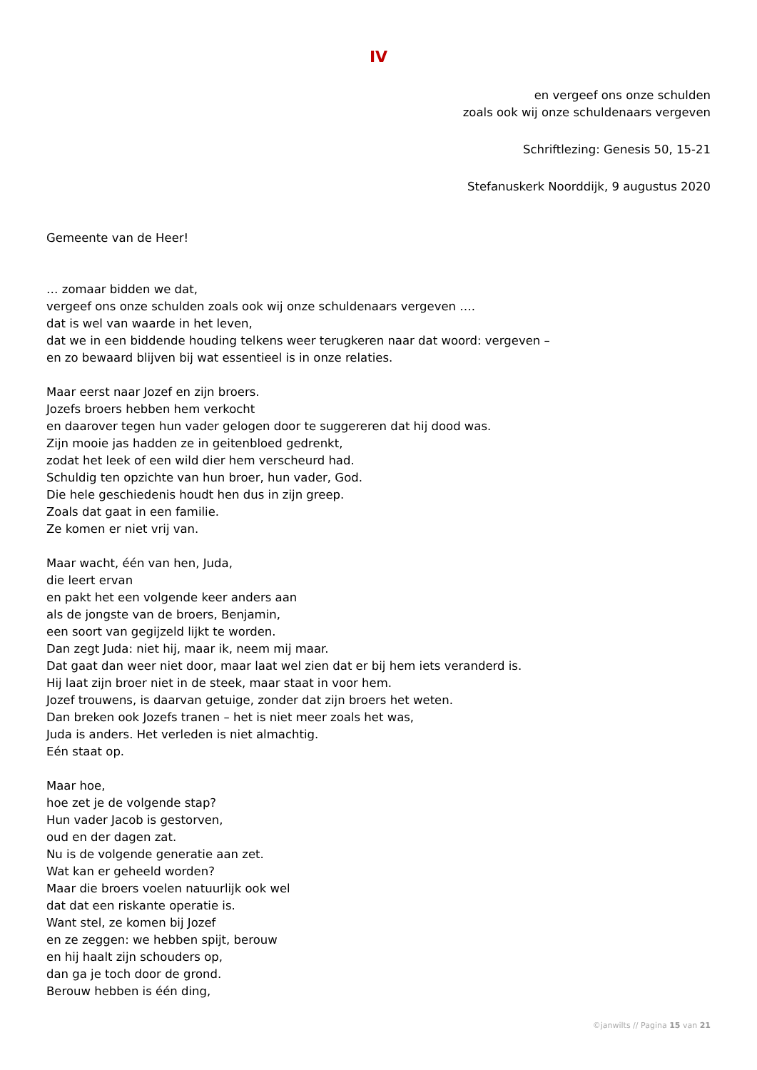IV
en vergeef ons onze schulden
zoals ook wij onze schuldenaars vergeven
Schriftlezing: Genesis 50, 15-21
Stefanuskerk Noorddijk, 9 augustus 2020
Gemeente van de Heer!
… zomaar bidden we dat,
vergeef ons onze schulden zoals ook wij onze schuldenaars vergeven ….
dat is wel van waarde in het leven,
dat we in een biddende houding telkens weer terugkeren naar dat woord: vergeven –
en zo bewaard blijven bij wat essentieel is in onze relaties.
Maar eerst naar Jozef en zijn broers.
Jozefs broers hebben hem verkocht
en daarover tegen hun vader gelogen door te suggereren dat hij dood was.
Zijn mooie jas hadden ze in geitenbloed gedrenkt,
zodat het leek of een wild dier hem verscheurd had.
Schuldig ten opzichte van hun broer, hun vader, God.
Die hele geschiedenis houdt hen dus in zijn greep.
Zoals dat gaat in een familie.
Ze komen er niet vrij van.
Maar wacht, één van hen, Juda,
die leert ervan
en pakt het een volgende keer anders aan
als de jongste van de broers, Benjamin,
een soort van gegijzeld lijkt te worden.
Dan zegt Juda: niet hij, maar ik, neem mij maar.
Dat gaat dan weer niet door, maar laat wel zien dat er bij hem iets veranderd is.
Hij laat zijn broer niet in de steek, maar staat in voor hem.
Jozef trouwens, is daarvan getuige, zonder dat zijn broers het weten.
Dan breken ook Jozefs tranen – het is niet meer zoals het was,
Juda is anders. Het verleden is niet almachtig.
Eén staat op.
Maar hoe,
hoe zet je de volgende stap?
Hun vader Jacob is gestorven,
oud en der dagen zat.
Nu is de volgende generatie aan zet.
Wat kan er geheeld worden?
Maar die broers voelen natuurlijk ook wel
dat dat een riskante operatie is.
Want stel, ze komen bij Jozef
en ze zeggen: we hebben spijt, berouw
en hij haalt zijn schouders op,
dan ga je toch door de grond.
Berouw hebben is één ding,
©janwilts // Pagina 15 van 21